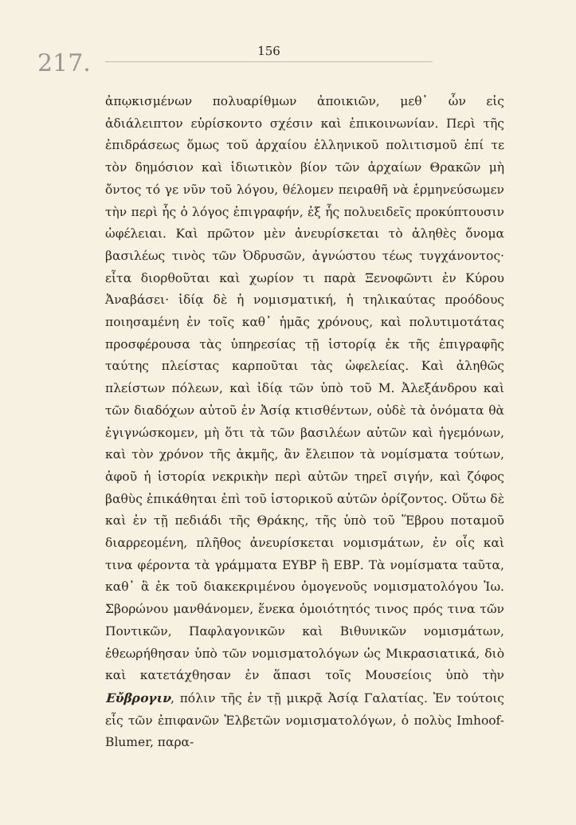217.
156
ἀπῳκισμένων πολυαρίθμων ἀποικιῶν, μεθ᾽ ὧν εἰς ἀδιάλειπτον εὑρίσκοντο σχέσιν καὶ ἐπικοινωνίαν. Περὶ τῆς ἐπιδράσεως ὅμως τοῦ ἀρχαίου ἑλληνικοῦ πολιτισμοῦ ἐπί τε τὸν δημόσιον καὶ ἰδιωτικὸν βίον τῶν ἀρχαίων Θρακῶν μὴ ὄντος τό γε νῦν τοῦ λόγου, θέλομεν πειραθῆ νὰ ἑρμηνεύσωμεν τὴν περὶ ἧς ὁ λόγος ἐπιγραφήν, ἐξ ἧς πολυειδεῖς προκύπτουσιν ὠφέλειαι. Καὶ πρῶτον μὲν ἀνευρίσκεται τὸ ἀληθὲς ὄνομα βασιλέως τινὸς τῶν Ὀδρυσῶν, ἀγνώστου τέως τυγχάνοντος· εἶτα διορθοῦται καὶ χωρίον τι παρὰ Ξενοφῶντι ἐν Κύρου Ἀναβάσει· ἰδίᾳ δὲ ἡ νομισματική, ἡ τηλικαύτας προόδους ποιησαμένη ἐν τοῖς καθ᾽ ἡμᾶς χρόνους, καὶ πολυτιμοτάτας προσφέρουσα τὰς ὑπηρεσίας τῇ ἱστορίᾳ ἐκ τῆς ἐπιγραφῆς ταύτης πλείστας καρποῦται τὰς ὠφελείας. Καὶ ἀληθῶς πλείστων πόλεων, καὶ ἰδίᾳ τῶν ὑπὸ τοῦ Μ. Ἀλεξάνδρου καὶ τῶν διαδόχων αὐτοῦ ἐν Ἀσίᾳ κτισθέντων, οὐδὲ τὰ ὀνόματα θὰ ἐγιγνώσκομεν, μὴ ὅτι τὰ τῶν βασιλέων αὐτῶν καὶ ἡγεμόνων, καὶ τὸν χρόνον τῆς ἀκμῆς, ἂν ἔλειπον τὰ νομίσματα τούτων, ἀφοῦ ἡ ἱστορία νεκρικὴν περὶ αὐτῶν τηρεῖ σιγήν, καὶ ζόφος βαθὺς ἐπικάθηται ἐπὶ τοῦ ἱστορικοῦ αὐτῶν ὁρίζοντος. Οὕτω δὲ καὶ ἐν τῇ πεδιάδι τῆς Θράκης, τῆς ὑπὸ τοῦ Ἕβρου ποταμοῦ διαρρεομένη, πλῆθος ἀνευρίσκεται νομισμάτων, ἐν οἷς καὶ τινα φέροντα τὰ γράμματα ΕΥΒΡ ἢ ΕΒΡ. Τὰ νομίσματα ταῦτα, καθ᾽ ἃ ἐκ τοῦ διακεκριμένου ὁμογενοῦς νομισματολόγου Ἰω. Σβορώνου μανθάνομεν, ἕνεκα ὁμοιότητός τινος πρός τινα τῶν Ποντικῶν, Παφλαγονικῶν καὶ Βιθυνικῶν νομισμάτων, ἐθεωρήθησαν ὑπὸ τῶν νομισματολόγων ὡς Μικρασιατικά, διὸ καὶ κατετάχθησαν ἐν ἅπασι τοῖς Μουσείοις ὑπὸ τὴν Εὔβρογιν, πόλιν τῆς ἐν τῇ μικρᾷ Ἀσίᾳ Γαλατίας. Ἐν τούτοις εἷς τῶν ἐπιφανῶν Ἑλβετῶν νομισματολόγων, ὁ πολὺς Imhoof-Blumer, παρα-